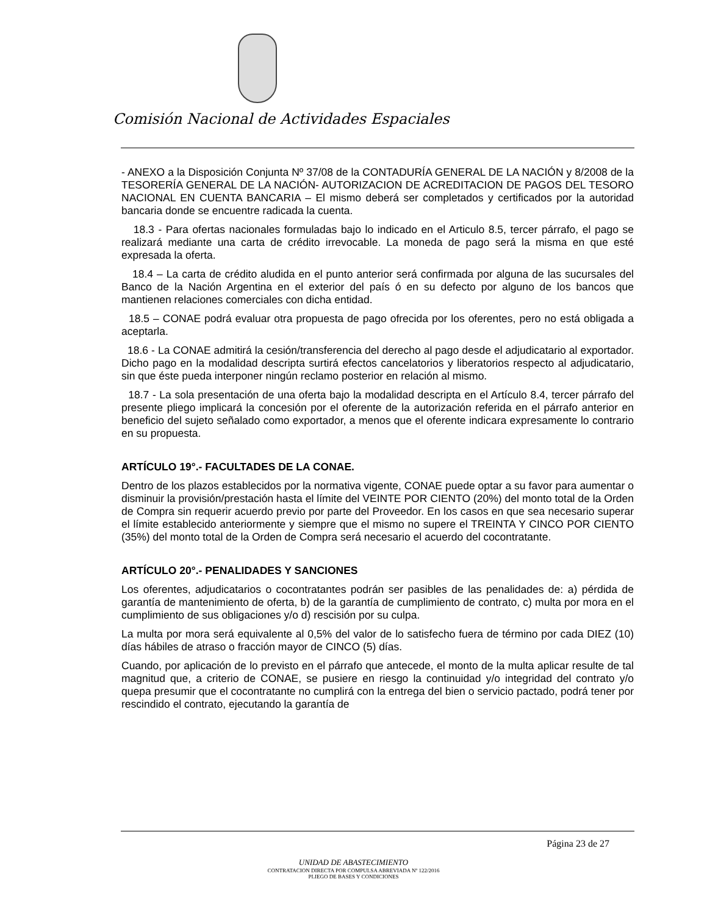Comisión Nacional de Actividades Espaciales
- ANEXO a la Disposición Conjunta Nº 37/08 de la CONTADURÍA GENERAL DE LA NACIÓN y 8/2008 de la TESORERÍA GENERAL DE LA NACIÓN- AUTORIZACION DE ACREDITACION DE PAGOS DEL TESORO NACIONAL EN CUENTA BANCARIA – El mismo deberá ser completados y certificados por la autoridad bancaria donde se encuentre radicada la cuenta.
18.3 - Para ofertas nacionales formuladas bajo lo indicado en el Articulo 8.5, tercer párrafo, el pago se realizará mediante una carta de crédito irrevocable. La moneda de pago será la misma en que esté expresada la oferta.
18.4 – La carta de crédito aludida en el punto anterior será confirmada por alguna de las sucursales del Banco de la Nación Argentina en el exterior del país ó en su defecto por alguno de los bancos que mantienen relaciones comerciales con dicha entidad.
18.5 – CONAE podrá evaluar otra propuesta de pago ofrecida por los oferentes, pero no está obligada a aceptarla.
18.6 - La CONAE admitirá la cesión/transferencia del derecho al pago desde el adjudicatario al exportador. Dicho pago en la modalidad descripta surtirá efectos cancelatorios y liberatorios respecto al adjudicatario, sin que éste pueda interponer ningún reclamo posterior en relación al mismo.
18.7 - La sola presentación de una oferta bajo la modalidad descripta en el Artículo 8.4, tercer párrafo del presente pliego implicará la concesión por el oferente de la autorización referida en el párrafo anterior en beneficio del sujeto señalado como exportador, a menos que el oferente indicara expresamente lo contrario en su propuesta.
ARTÍCULO 19°.- FACULTADES DE LA CONAE.
Dentro de los plazos establecidos por la normativa vigente, CONAE puede optar a su favor para aumentar o disminuir la provisión/prestación hasta el límite del VEINTE POR CIENTO (20%) del monto total de la Orden de Compra sin requerir acuerdo previo por parte del Proveedor. En los casos en que sea necesario superar el límite establecido anteriormente y siempre que el mismo no supere el TREINTA Y CINCO POR CIENTO (35%) del monto total de la Orden de Compra será necesario el acuerdo del cocontratante.
ARTÍCULO 20°.- PENALIDADES Y SANCIONES
Los oferentes, adjudicatarios o cocontratantes podrán ser pasibles de las penalidades de: a) pérdida de garantía de mantenimiento de oferta, b) de la garantía de cumplimiento de contrato, c) multa por mora en el cumplimiento de sus obligaciones y/o d) rescisión por su culpa.
La multa por mora será equivalente al 0,5% del valor de lo satisfecho fuera de término por cada DIEZ (10) días hábiles de atraso o fracción mayor de CINCO (5) días.
Cuando, por aplicación de lo previsto en el párrafo que antecede, el monto de la multa aplicar resulte de tal magnitud que, a criterio de CONAE, se pusiere en riesgo la continuidad y/o integridad del contrato y/o quepa presumir que el cocontratante no cumplirá con la entrega del bien o servicio pactado, podrá tener por rescindido el contrato, ejecutando la garantía de
Página 23 de 27
UNIDAD DE ABASTECIMIENTO
CONTRATACION DIRECTA POR COMPULSA ABREVIADA Nº 122/2016
PLIEGO DE BASES Y CONDICIONES